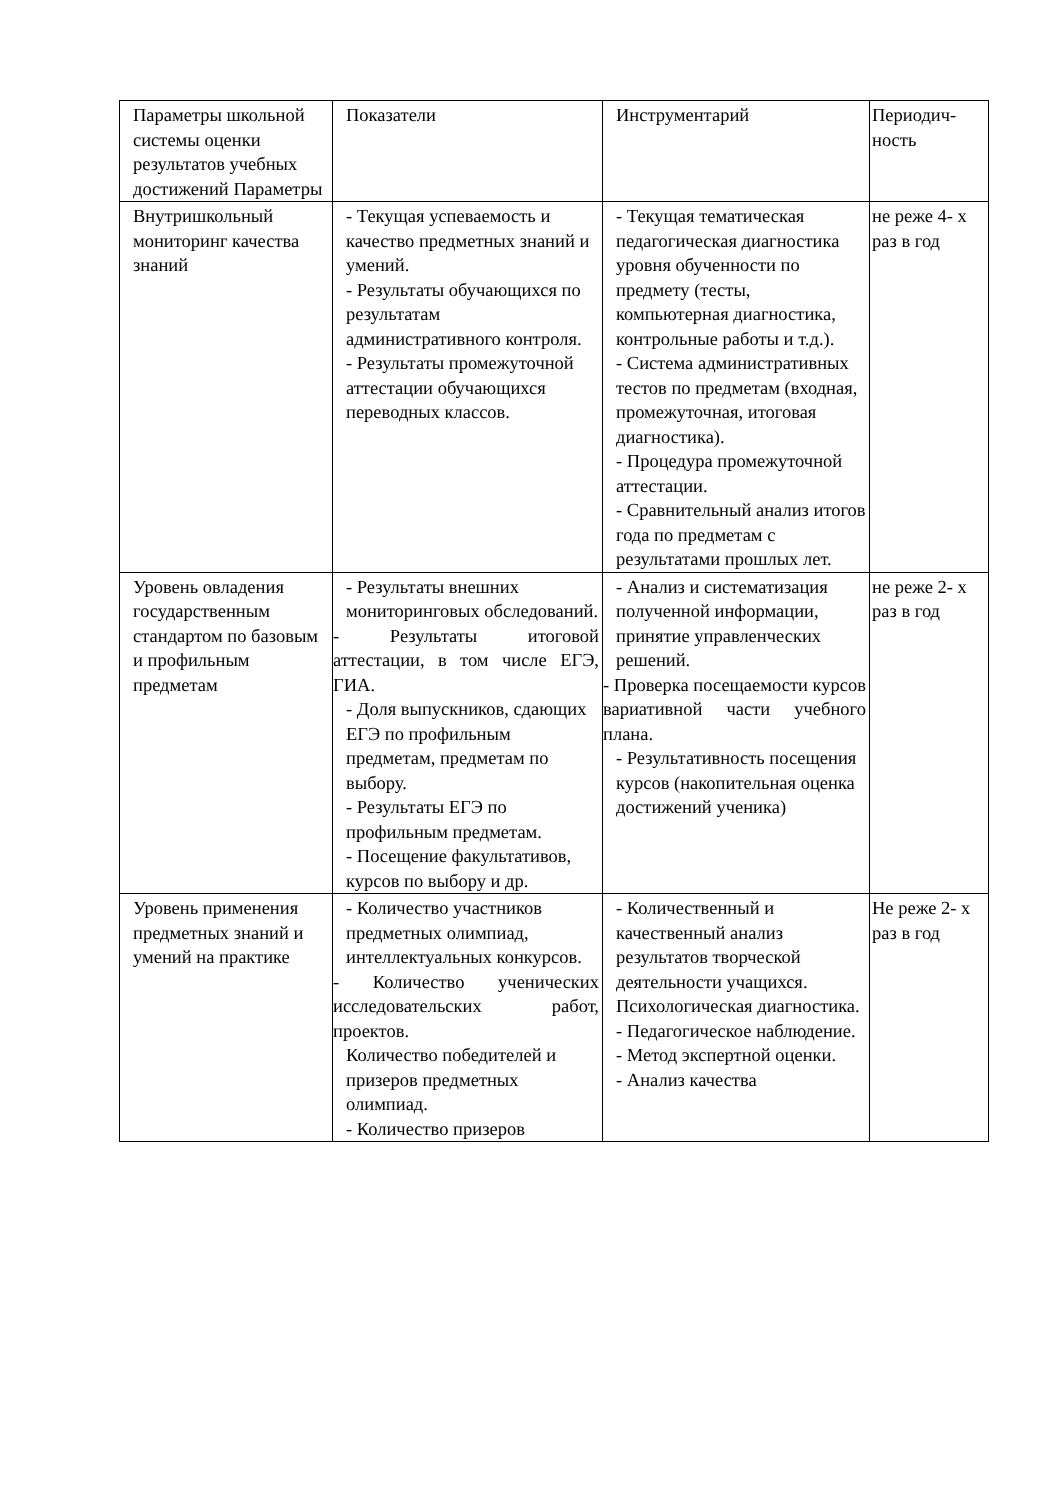| Параметры школьной системы оценки результатов учебных достижений Параметры | Показатели | Инструментарий | Периодич-ность |
| Внутришкольный мониторинг качества знаний | - Текущая успеваемость и качество предметных знаний и умений. - Результаты обучающихся по результатам административного контроля. - Результаты промежуточной аттестации обучающихся переводных классов. | - Текущая тематическая педагогическая диагностика уровня обученности по предмету (тесты, компьютерная диагностика, контрольные работы и т.д.). - Система административных тестов по предметам (входная, промежуточная, итоговая диагностика). - Процедура промежуточной аттестации. - Сравнительный анализ итогов года по предметам с результатами прошлых лет. | не реже 4- х раз в год |
| Уровень овладения государственным стандартом по базовым и профильным предметам | - Результаты внешних мониторинговых обследований. - Результаты итоговой аттестации, в том числе ЕГЭ, ГИА. - Доля выпускников, сдающих ЕГЭ по профильным предметам, предметам по выбору. - Результаты ЕГЭ по профильным предметам. - Посещение факультативов, курсов по выбору и др. | - Анализ и систематизация полученной информации, принятие управленческих решений. - Проверка посещаемости курсов вариативной части учебного плана. - Результативность посещения курсов (накопительная оценка достижений ученика) | не реже 2- х раз в год |
| Уровень применения предметных знаний и умений на практике | - Количество участников предметных олимпиад, интеллектуальных конкурсов. - Количество ученических исследовательских работ, проектов. Количество победителей и призеров предметных олимпиад. - Количество призеров | - Количественный и качественный анализ результатов творческой деятельности учащихся. Психологическая диагностика. - Педагогическое наблюдение. - Метод экспертной оценки. - Анализ качества | Не реже 2- х раз в год |